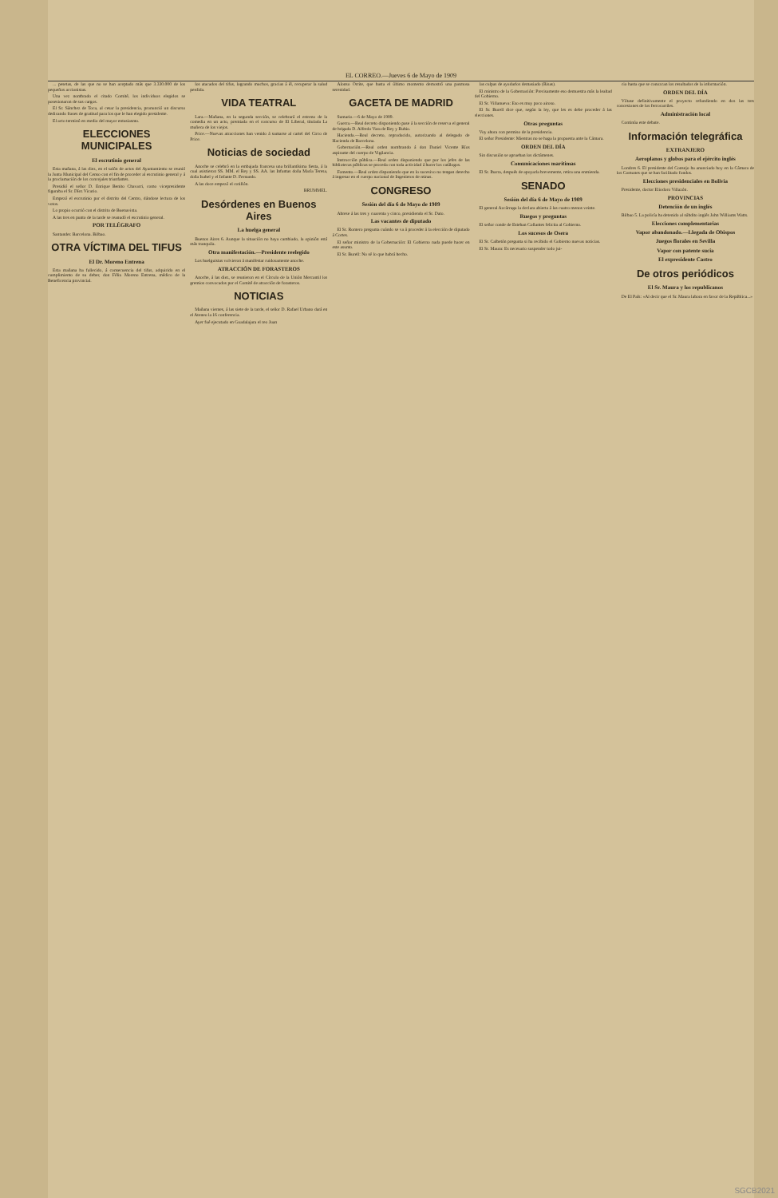EL CORREO.—Jueves 6 de Mayo de 1909
... pesetas, de las que no se han aceptado más que 3.330.000 de los pequeños accionistas.
Una vez nombrado el citado Comité, los individuos elegidos se posesionaron de sus cargos.
El Sr. Sánchez de Toca, al cesar la presidencia, pronunció un discurso dedicando frases de gratitud para los que le han elegido presidente.
El acto terminó en medio del mayor entusiasmo.
ELECCIONES MUNICIPALES
El escrutinio general
Esta mañana, á las diez, en el salón de actos del Ayuntamiento se reunió la Junta Municipal del Censo con el fin de proceder al escrutinio general y á la proclamación de los concejales triunfantes.
Presidió el señor D. Enrique Benito Chavarri, como vicepresidente figuraba el Sr. Díez Vicario.
Empezó el escrutinio por el distrito del Centro, dándose lectura de los votos.
Lo propio ocurrió con el distrito de Buenavista.
A las tres en punto de la tarde se reanudó el escrutinio general.
POR TELÉGRAFO
Santander. Barcelona. Bilbao.
OTRA VÍCTIMA DEL TIFUS
El Dr. Moreno Entrena
Esta mañana ha fallecido, á consecuencia del tifus, adquirido en el cumplimiento de su deber, don Félix Moreno Entrena, médico de la Beneficencia provincial.
los atacados del tifus, logrando muchos, gracias á él, recuperar la salud perdida.
VIDA TEATRAL
Lara.—Mañana, en la segunda sección, se celebrará el estreno de la comedia en un acto, premiada en el concurso de El Liberal, titulada La muñeca de los viejos.
Price.—Nuevas atracciones han venido á sumarse al cartel del Circo de Price.
Noticias de sociedad
Anoche se celebró en la embajada francesa una brillantísima fiesta, á la cual asistieron SS. MM. el Rey y SS. AA. las Infantas doña María Teresa, doña Isabel y el Infante D. Fernando.
A las doce empezó el cotillón.
BRUMMEL.
Desórdenes en Buenos Aires
La huelga general
Buenos Aires 6. Aunque la situación no haya cambiado, la opinión está más tranquila.
Otra manifestación.—Presidente reelegido
Los huelguistas volvieron á manifestar ruidosamente anoche.
ATRACCIÓN DE FORASTEROS
Anoche, á las diez, se reunieron en el Círculo de la Unión Mercantil los gremios convocados por el Comité de atracción de forasteros.
NOTICIAS
Mañana viernes, á las siete de la tarde, el señor D. Rafael Urbano dará en el Ateneo la 16 conferencia.
Ayer fué ejecutado en Guadalajara el reo Juan
Alonso Orrite, que hasta el último momento demostró una pasmosa serenidad.
GACETA DE MADRID
Sumario.—6 de Mayo de 1909.
Guerra.—Real decreto disponiendo pase á la sección de reserva el general de brigada D. Alfredo Vara de Rey y Rubio.
Hacienda.—Real decreto, reproducido, autorizando al delegado de Hacienda de Barcelona.
Gobernación.—Real orden nombrando á don Daniel Vicente Ríos aspirante del cuerpo de Vigilancia.
Instrucción pública.—Real orden disponiendo que por los jefes de las bibliotecas públicas se proceda con toda actividad á hacer los catálogos.
Fomento.—Real orden disponiendo que en lo sucesivo no tengan derecho á ingresar en el cuerpo nacional de Ingenieros de minas.
CONGRESO
Sesión del día 6 de Mayo de 1909
Abrese á las tres y cuarenta y cinco, presidiendo el Sr. Dato.
Las vacantes de diputado
El Sr. Romero pregunta cuándo se va á proceder á la elección de diputado á Cortes.
El señor ministro de la Gobernación: El Gobierno nada puede hacer en este asunto.
El Sr. Burell: No sé lo que habrá hecho.
las culpas de ayudarlos demasiado (Risas).
El ministro de la Gobernación: Precisamente eso demuestra más la lealtad del Gobierno.
El Sr. Villanueva: Eso es muy poco airoso.
El Sr. Burell dice que, según la ley, que les es debe proceder á las elecciones.
Otras preguntas
Voy ahora con permiso de la presidencia.
El señor Presidente: Mientras no se haga la propuesta ante la Cámara.
ORDEN DEL DÍA
Sin discusión se aprueban los dictámenes.
Comunicaciones marítimas
El Sr. Ibarra, después de apoyarla brevemente, retira una enmienda.
SENADO
Sesión del día 6 de Mayo de 1909
El general Azcárraga la declara abierta á las cuatro menos veinte.
Ruegos y preguntas
El señor conde de Esteban Collantes felicita al Gobierno.
Los sucesos de Osera
El Sr. Calbetón pregunta si ha recibido el Gobierno nuevas noticias.
El Sr. Maura: Es necesario suspender todo jui-
cio hasta que se conozcan los resultados de la información.
ORDEN DEL DÍA
Vótase definitivamente el proyecto refundiendo en dos las tres concesiones de los ferrocarriles.
Administración local
Continúa este debate.
Información telegráfica
EXTRANJERO
Aeroplanos y globos para el ejército inglés
Londres 6. El presidente del Consejo ha anunciado hoy en la Cámara de los Comunes que se han facilitado fondos.
Elecciones presidenciales en Bolivia
Presidente, doctor Eliodoro Villazón.
PROVINCIAS
Detención de un inglés
Bilbao 5. La policía ha detenido al súbdito inglés John Williams Watts.
Elecciones complementarias
Vapor abandonado.—Llegada de Obispos
Juegos florales en Sevilla
Vapor con patente sucia
El expresidente Castro
De otros periódicos
El Sr. Maura y los republicanos
De El País: «Al decir que el Sr. Maura labora en favor de la República...»
SGCB2021